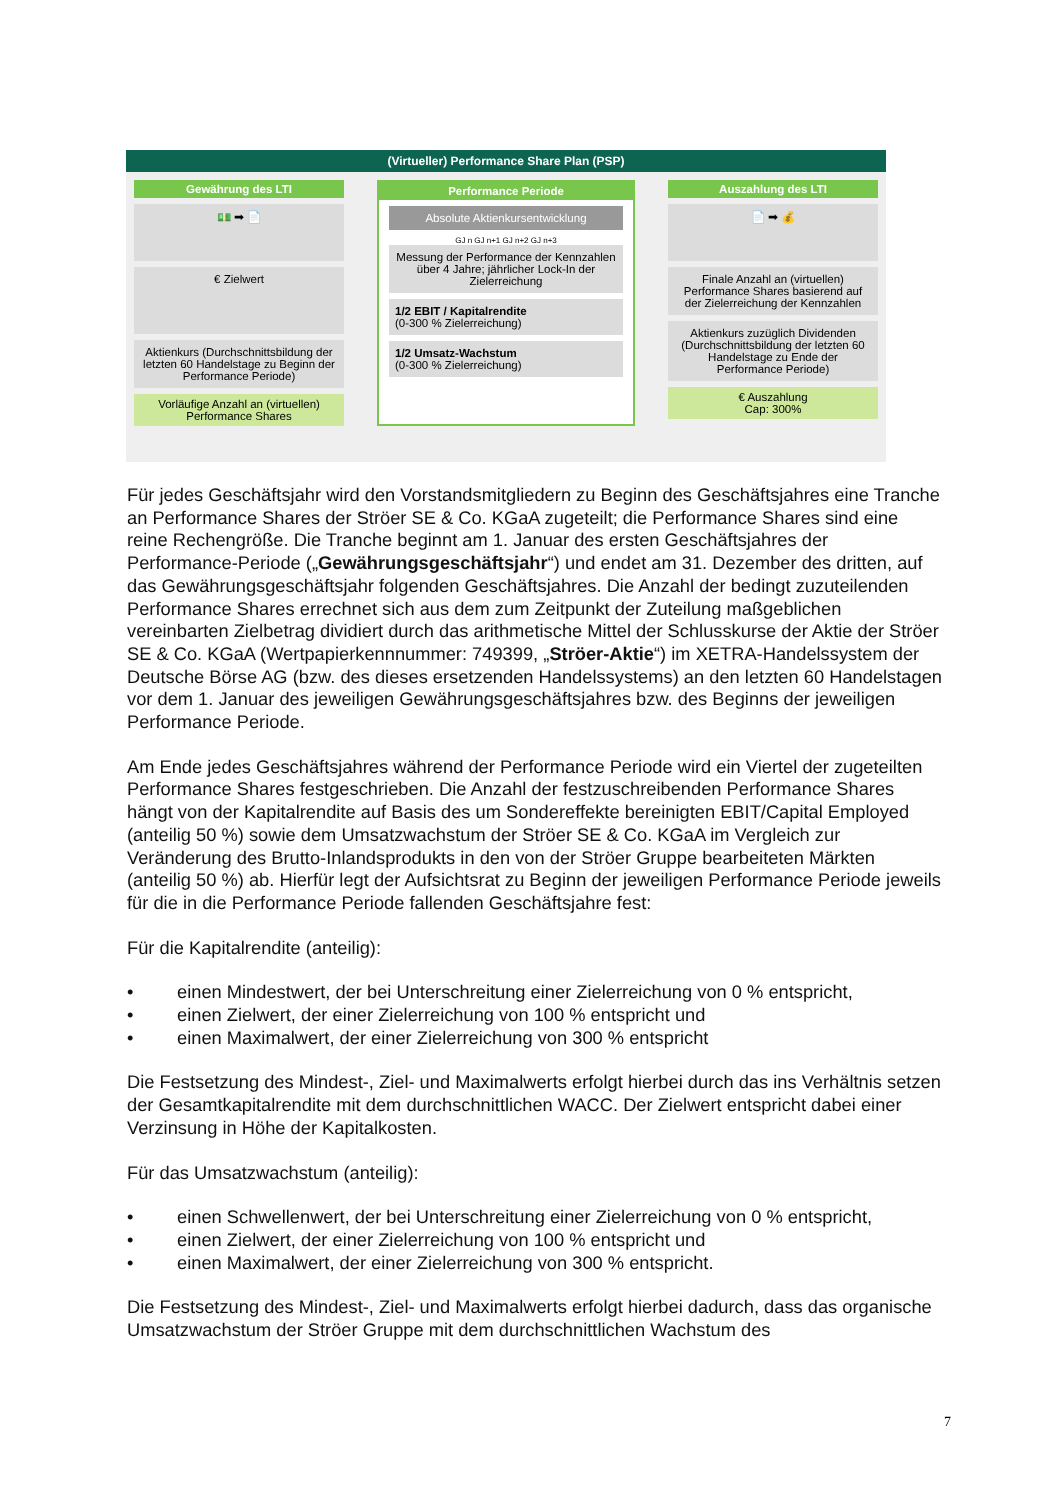(Virtueller) Performance Share Plan (PSP)
Gewährung des LTI
💵 ➡ 📄
€ Zielwert
Aktienkurs (Durchschnittsbildung der letzten 60 Handelstage zu Beginn der Performance Periode)
Vorläufige Anzahl an (virtuellen) Performance Shares
Performance Periode
Absolute Aktienkursentwicklung
GJ n GJ n+1 GJ n+2 GJ n+3
Messung der Performance der Kennzahlen über 4 Jahre; jährlicher Lock-In der Zielerreichung
1/2 EBIT / Kapitalrendite
(0-300 % Zielerreichung)
1/2 Umsatz-Wachstum
(0-300 % Zielerreichung)
Auszahlung des LTI
📄 ➡ 💰
Finale Anzahl an (virtuellen) Performance Shares basierend auf der Zielerreichung der Kennzahlen
Aktienkurs zuzüglich Dividenden (Durchschnittsbildung der letzten 60 Handelstage zu Ende der Performance Periode)
€ Auszahlung
Cap: 300%
Für jedes Geschäftsjahr wird den Vorstandsmitgliedern zu Beginn des Geschäftsjahres eine Tranche an Performance Shares der Ströer SE & Co. KGaA zugeteilt; die Performance Shares sind eine reine Rechengröße. Die Tranche beginnt am 1. Januar des ersten Geschäftsjahres der Performance-Periode („Gewährungsgeschäftsjahr“) und endet am 31. Dezember des dritten, auf das Gewährungsgeschäftsjahr folgenden Geschäftsjahres. Die Anzahl der bedingt zuzuteilenden Performance Shares errechnet sich aus dem zum Zeitpunkt der Zuteilung maßgeblichen vereinbarten Zielbetrag dividiert durch das arithmetische Mittel der Schlusskurse der Aktie der Ströer SE & Co. KGaA (Wertpapierkennnummer: 749399, „Ströer-Aktie“) im XETRA-Handelssystem der Deutsche Börse AG (bzw. des dieses ersetzenden Handelssystems) an den letzten 60 Handelstagen vor dem 1. Januar des jeweiligen Gewährungsgeschäftsjahres bzw. des Beginns der jeweiligen Performance Periode.
Am Ende jedes Geschäftsjahres während der Performance Periode wird ein Viertel der zugeteilten Performance Shares festgeschrieben. Die Anzahl der festzuschreibenden Performance Shares hängt von der Kapitalrendite auf Basis des um Sondereffekte bereinigten EBIT/Capital Employed (anteilig 50 %) sowie dem Umsatzwachstum der Ströer SE & Co. KGaA im Vergleich zur Veränderung des Brutto-Inlandsprodukts in den von der Ströer Gruppe bearbeiteten Märkten (anteilig 50 %) ab. Hierfür legt der Aufsichtsrat zu Beginn der jeweiligen Performance Periode jeweils für die in die Performance Periode fallenden Geschäftsjahre fest:
Für die Kapitalrendite (anteilig):
• einen Mindestwert, der bei Unterschreitung einer Zielerreichung von 0 % entspricht,
• einen Zielwert, der einer Zielerreichung von 100 % entspricht und
• einen Maximalwert, der einer Zielerreichung von 300 % entspricht
Die Festsetzung des Mindest-, Ziel- und Maximalwerts erfolgt hierbei durch das ins Verhältnis setzen der Gesamtkapitalrendite mit dem durchschnittlichen WACC. Der Zielwert entspricht dabei einer Verzinsung in Höhe der Kapitalkosten.
Für das Umsatzwachstum (anteilig):
• einen Schwellenwert, der bei Unterschreitung einer Zielerreichung von 0 % entspricht,
• einen Zielwert, der einer Zielerreichung von 100 % entspricht und
• einen Maximalwert, der einer Zielerreichung von 300 % entspricht.
Die Festsetzung des Mindest-, Ziel- und Maximalwerts erfolgt hierbei dadurch, dass das organische Umsatzwachstum der Ströer Gruppe mit dem durchschnittlichen Wachstum des
7